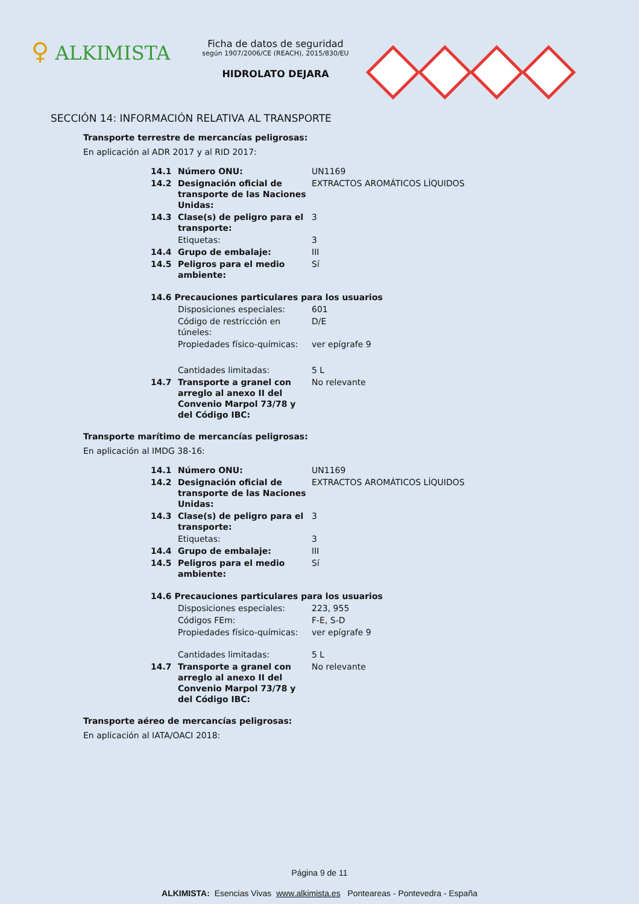♀ ALKIMISTA
Ficha de datos de seguridad
según 1907/2006/CE (REACH), 2015/830/EU
HIDROLATO DEJARA
SECCIÓN 14: INFORMACIÓN RELATIVA AL TRANSPORTE
Transporte terrestre de mercancías peligrosas:
En aplicación al ADR 2017 y al RID 2017:
| 14.1 | Número ONU: | UN1169 |
| 14.2 | Designación oficial de transporte de las Naciones Unidas: | EXTRACTOS AROMÁTICOS LÍQUIDOS |
| 14.3 | Clase(s) de peligro para el transporte: | 3 |
| | Etiquetas: | 3 |
| 14.4 | Grupo de embalaje: | III |
| 14.5 | Peligros para el medio ambiente: | Sí |
| 14.6 Precauciones particulares para los usuarios | | |
| | Disposiciones especiales: | 601 |
| | Código de restricción en túneles: | D/E |
| | Propiedades físico-químicas: | ver epígrafe 9 |
| | Cantidades limitadas: | 5 L |
| 14.7 | Transporte a granel con arreglo al anexo II del Convenio Marpol 73/78 y del Código IBC: | No relevante |
Transporte marítimo de mercancías peligrosas:
En aplicación al IMDG 38-16:
| 14.1 | Número ONU: | UN1169 |
| 14.2 | Designación oficial de transporte de las Naciones Unidas: | EXTRACTOS AROMÁTICOS LÍQUIDOS |
| 14.3 | Clase(s) de peligro para el transporte: | 3 |
| | Etiquetas: | 3 |
| 14.4 | Grupo de embalaje: | III |
| 14.5 | Peligros para el medio ambiente: | Sí |
| 14.6 Precauciones particulares para los usuarios | | |
| | Disposiciones especiales: | 223, 955 |
| | Códigos FEm: | F-E, S-D |
| | Propiedades físico-químicas: | ver epígrafe 9 |
| | Cantidades limitadas: | 5 L |
| 14.7 | Transporte a granel con arreglo al anexo II del Convenio Marpol 73/78 y del Código IBC: | No relevante |
Transporte aéreo de mercancías peligrosas:
En aplicación al IATA/OACI 2018:
Página 9 de 11
ALKIMISTA: Esencias Vivas www.alkimista.es Ponteareas - Pontevedra - España